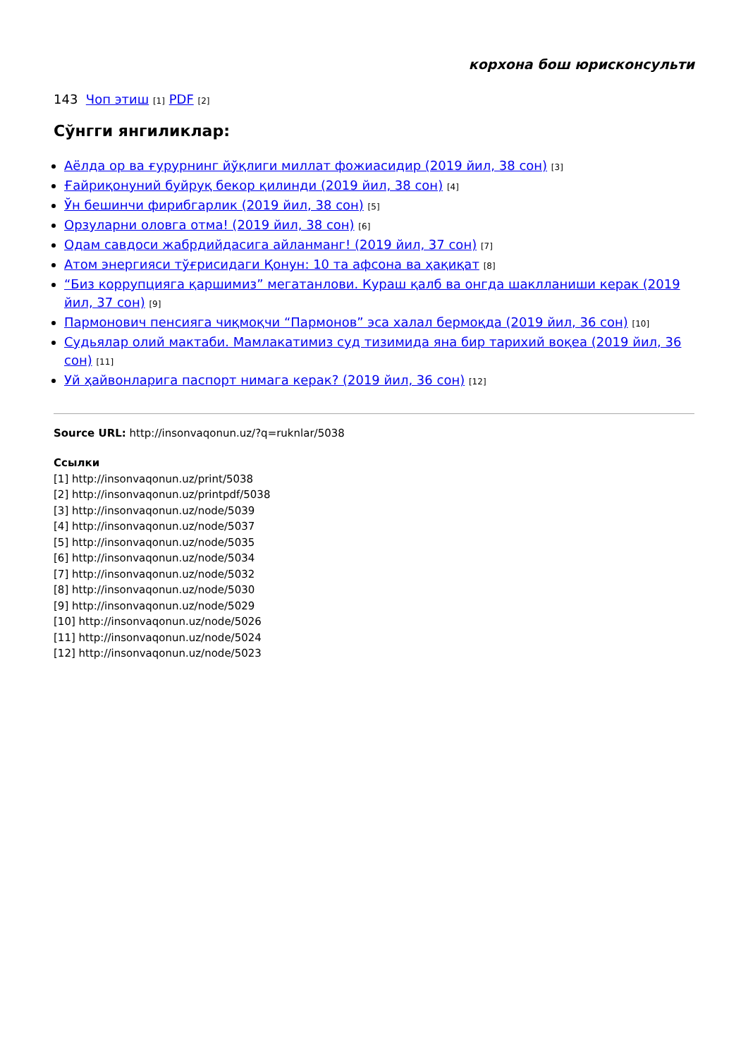корхона бош юрисконсульти
143 Чоп этиш [1] PDF [2]
Сўнгги янгиликлар:
Аёлда ор ва ғурурнинг йўқлиги миллат фожиасидир (2019 йил, 38 сон) [3]
Ғайриқонуний буйруқ бекор қилинди (2019 йил, 38 сон) [4]
Ўн бешинчи фирибгарлик (2019 йил, 38 сон) [5]
Орзуларни оловга отма! (2019 йил, 38 сон) [6]
Одам савдоси жабрдийдасига айланманг! (2019 йил, 37 сон) [7]
Атом энергияси тўғрисидаги Қонун: 10 та афсона ва ҳақиқат [8]
“Биз коррупцияга қаршимиз” мегатанлови. Кураш қалб ва онгда шаклланиши керак (2019 йил, 37 сон) [9]
Пармонович пенсияга чиқмоқчи “Пармонов” эса халал бермоқда (2019 йил, 36 сон) [10]
Судьялар олий мактаби. Мамлакатимиз суд тизимида яна бир тарихий воқеа (2019 йил, 36 сон) [11]
Уй ҳайвонларига паспорт нимага керак? (2019 йил, 36 сон) [12]
Source URL: http://insonvaqonun.uz/?q=ruknlar/5038
Ссылки
[1] http://insonvaqonun.uz/print/5038
[2] http://insonvaqonun.uz/printpdf/5038
[3] http://insonvaqonun.uz/node/5039
[4] http://insonvaqonun.uz/node/5037
[5] http://insonvaqonun.uz/node/5035
[6] http://insonvaqonun.uz/node/5034
[7] http://insonvaqonun.uz/node/5032
[8] http://insonvaqonun.uz/node/5030
[9] http://insonvaqonun.uz/node/5029
[10] http://insonvaqonun.uz/node/5026
[11] http://insonvaqonun.uz/node/5024
[12] http://insonvaqonun.uz/node/5023